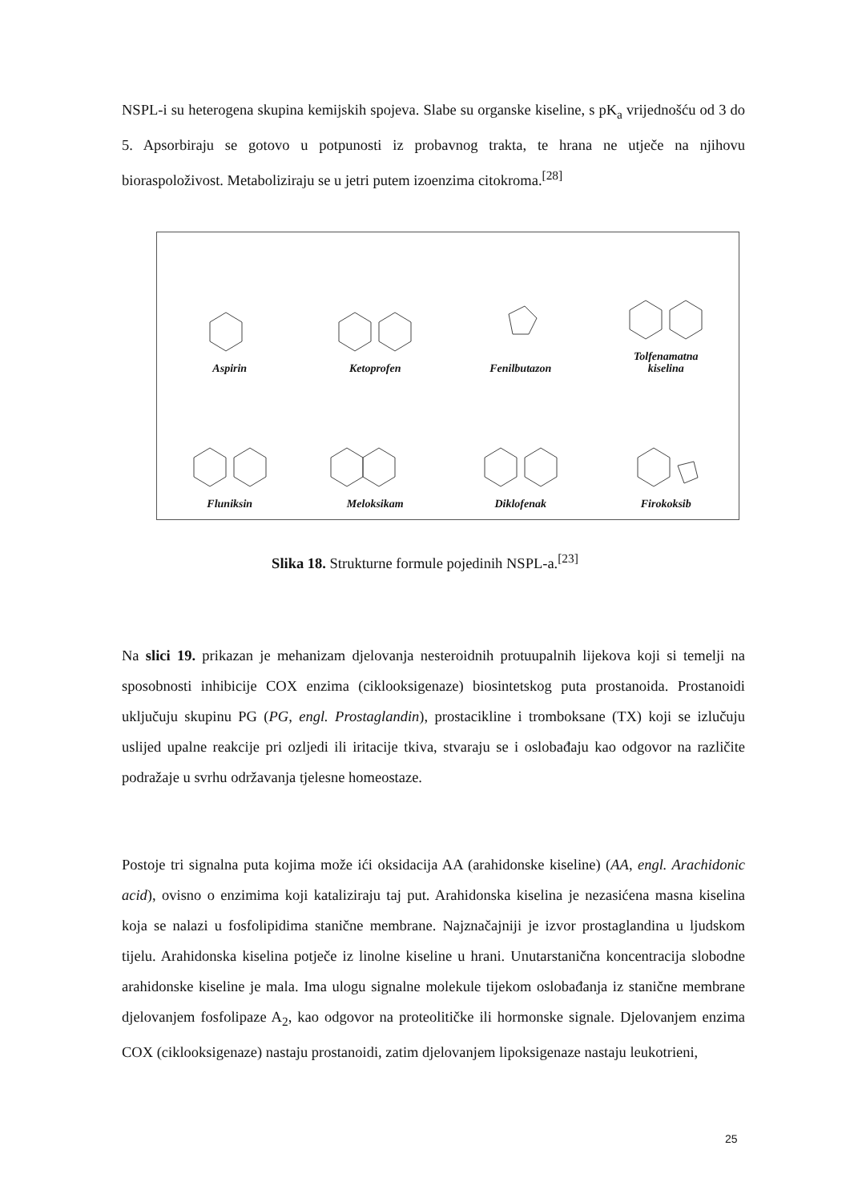NSPL-i su heterogena skupina kemijskih spojeva. Slabe su organske kiseline, s pK<sub>a</sub> vrijednošću od 3 do 5. Apsorbiraju se gotovo u potpunosti iz probavnog trakta, te hrana ne utječe na njihovu bioraspoloživost. Metaboliziraju se u jetri putem izoenzima citokroma.<sup>[28]</sup>
Aspirin
Ketoprofen
Fenilbutazon
Tolfenamatna
kiselina
Fluniksin
Meloksikam
Diklofenak
Firokoksib
Slika 18. Strukturne formule pojedinih NSPL-a.<sup>[23]</sup>
Na slici 19. prikazan je mehanizam djelovanja nesteroidnih protuupalnih lijekova koji si temelji na sposobnosti inhibicije COX enzima (ciklooksigenaze) biosintetskog puta prostanoida. Prostanoidi uključuju skupinu PG (PG, engl. Prostaglandin), prostacikline i tromboksane (TX) koji se izlučuju uslijed upalne reakcije pri ozljedi ili iritacije tkiva, stvaraju se i oslobađaju kao odgovor na različite podražaje u svrhu održavanja tjelesne homeostaze.
Postoje tri signalna puta kojima može ići oksidacija AA (arahidonske kiseline) (AA, engl. Arachidonic acid), ovisno o enzimima koji kataliziraju taj put. Arahidonska kiselina je nezasićena masna kiselina koja se nalazi u fosfolipidima stanične membrane. Najznačajniji je izvor prostaglandina u ljudskom tijelu. Arahidonska kiselina potječe iz linolne kiseline u hrani. Unutarstanična koncentracija slobodne arahidonske kiseline je mala. Ima ulogu signalne molekule tijekom oslobađanja iz stanične membrane djelovanjem fosfolipaze A<sub>2</sub>, kao odgovor na proteolitičke ili hormonske signale. Djelovanjem enzima COX (ciklooksigenaze) nastaju prostanoidi, zatim djelovanjem lipoksigenaze nastaju leukotrieni,
25